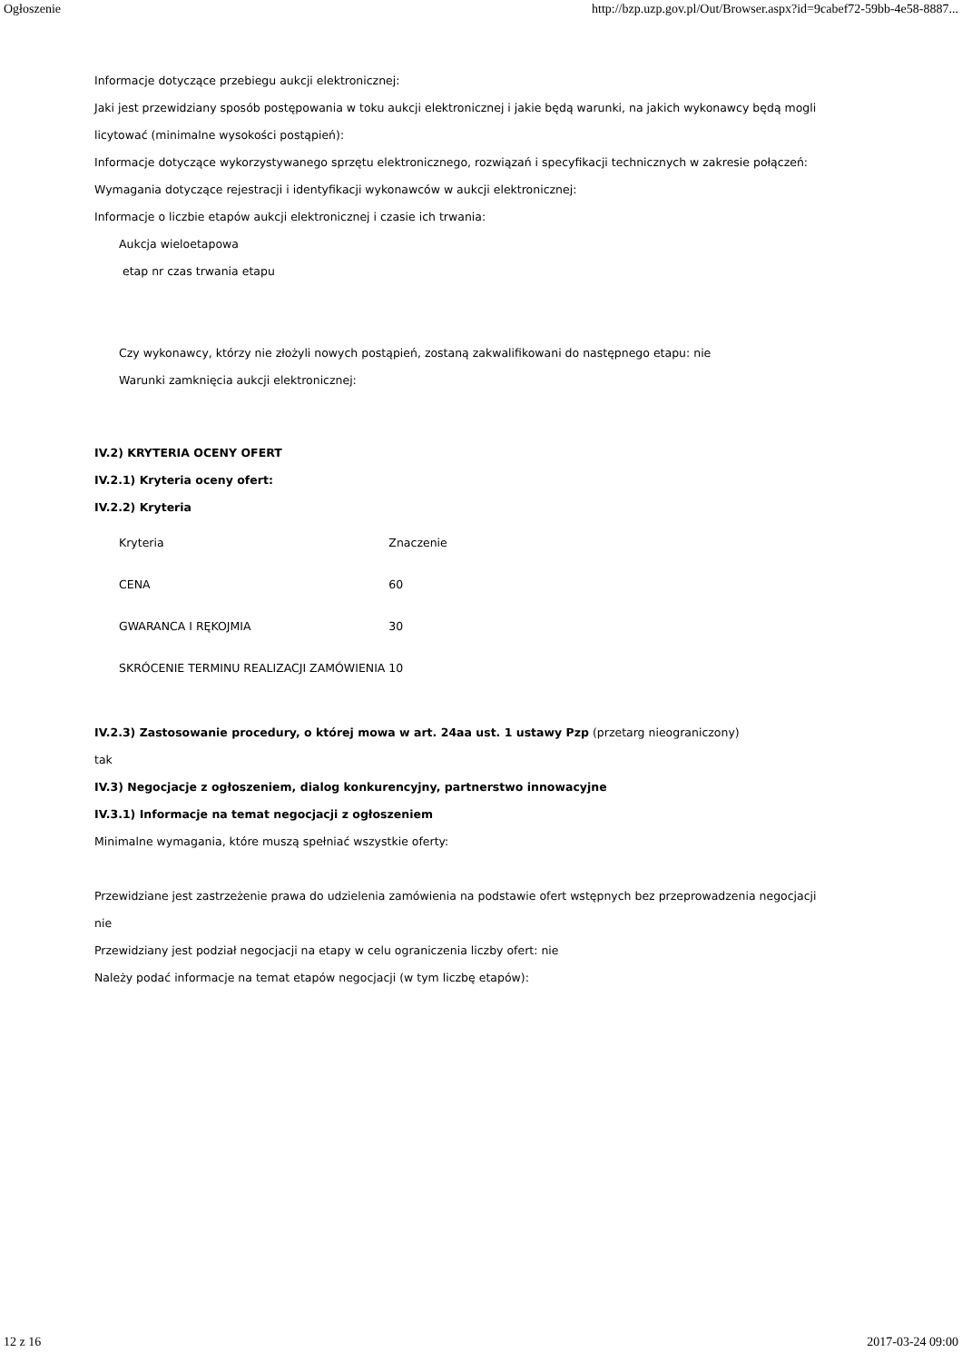Ogłoszenie http://bzp.uzp.gov.pl/Out/Browser.aspx?id=9cabef72-59bb-4e58-8887...
Informacje dotyczące przebiegu aukcji elektronicznej:
Jaki jest przewidziany sposób postępowania w toku aukcji elektronicznej i jakie będą warunki, na jakich wykonawcy będą mogli licytować (minimalne wysokości postąpień):
Informacje dotyczące wykorzystywanego sprzętu elektronicznego, rozwiązań i specyfikacji technicznych w zakresie połączeń:
Wymagania dotyczące rejestracji i identyfikacji wykonawców w aukcji elektronicznej:
Informacje o liczbie etapów aukcji elektronicznej i czasie ich trwania:
Aukcja wieloetapowa
etap nr czas trwania etapu
Czy wykonawcy, którzy nie złożyli nowych postąpień, zostaną zakwalifikowani do następnego etapu: nie
Warunki zamknięcia aukcji elektronicznej:
IV.2) KRYTERIA OCENY OFERT
IV.2.1) Kryteria oceny ofert:
IV.2.2) Kryteria
| Kryteria | Znaczenie |
| CENA | 60 |
| GWARANCA I RĘKOJMIA | 30 |
| SKRÓCENIE TERMINU REALIZACJI ZAMÓWIENIA | 10 |
IV.2.3) Zastosowanie procedury, o której mowa w art. 24aa ust. 1 ustawy Pzp (przetarg nieograniczony)
tak
IV.3) Negocjacje z ogłoszeniem, dialog konkurencyjny, partnerstwo innowacyjne
IV.3.1) Informacje na temat negocjacji z ogłoszeniem
Minimalne wymagania, które muszą spełniać wszystkie oferty:
Przewidziane jest zastrzeżenie prawa do udzielenia zamówienia na podstawie ofert wstępnych bez przeprowadzenia negocjacji nie
Przewidziany jest podział negocjacji na etapy w celu ograniczenia liczby ofert: nie
Należy podać informacje na temat etapów negocjacji (w tym liczbę etapów):
12 z 16 2017-03-24 09:00